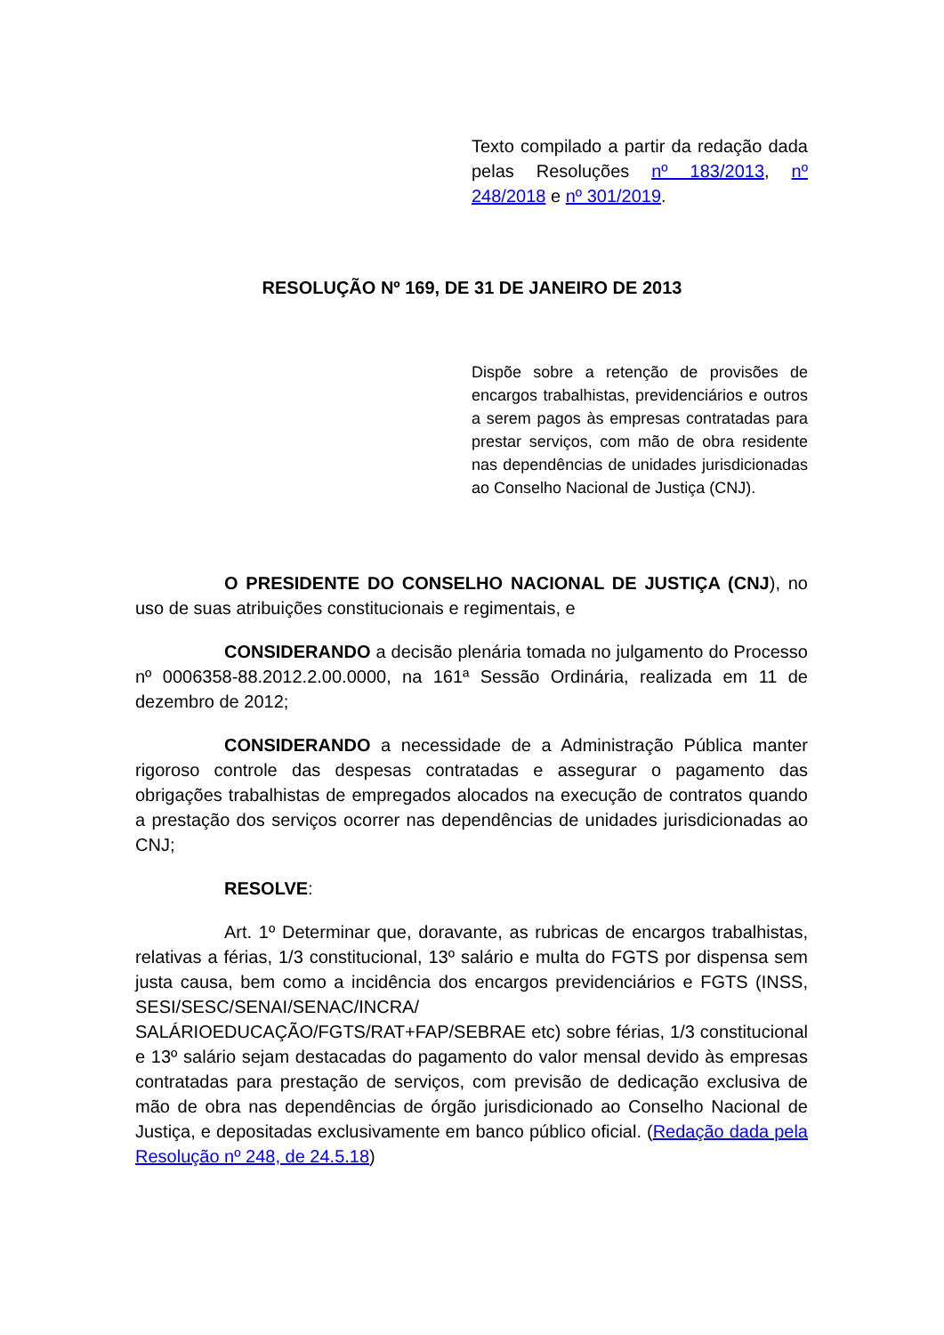Texto compilado a partir da redação dada pelas Resoluções nº 183/2013, nº 248/2018 e nº 301/2019.
RESOLUÇÃO Nº 169, DE 31 DE JANEIRO DE 2013
Dispõe sobre a retenção de provisões de encargos trabalhistas, previdenciários e outros a serem pagos às empresas contratadas para prestar serviços, com mão de obra residente nas dependências de unidades jurisdicionadas ao Conselho Nacional de Justiça (CNJ).
O PRESIDENTE DO CONSELHO NACIONAL DE JUSTIÇA (CNJ), no uso de suas atribuições constitucionais e regimentais, e
CONSIDERANDO a decisão plenária tomada no julgamento do Processo nº 0006358-88.2012.2.00.0000, na 161ª Sessão Ordinária, realizada em 11 de dezembro de 2012;
CONSIDERANDO a necessidade de a Administração Pública manter rigoroso controle das despesas contratadas e assegurar o pagamento das obrigações trabalhistas de empregados alocados na execução de contratos quando a prestação dos serviços ocorrer nas dependências de unidades jurisdicionadas ao CNJ;
RESOLVE:
Art. 1º Determinar que, doravante, as rubricas de encargos trabalhistas, relativas a férias, 1/3 constitucional, 13º salário e multa do FGTS por dispensa sem justa causa, bem como a incidência dos encargos previdenciários e FGTS (INSS, SESI/SESC/SENAI/SENAC/INCRA/ SALÁRIOEDUCAÇÃO/FGTS/RAT+FAP/SEBRAE etc) sobre férias, 1/3 constitucional e 13º salário sejam destacadas do pagamento do valor mensal devido às empresas contratadas para prestação de serviços, com previsão de dedicação exclusiva de mão de obra nas dependências de órgão jurisdicionado ao Conselho Nacional de Justiça, e depositadas exclusivamente em banco público oficial. (Redação dada pela Resolução nº 248, de 24.5.18)